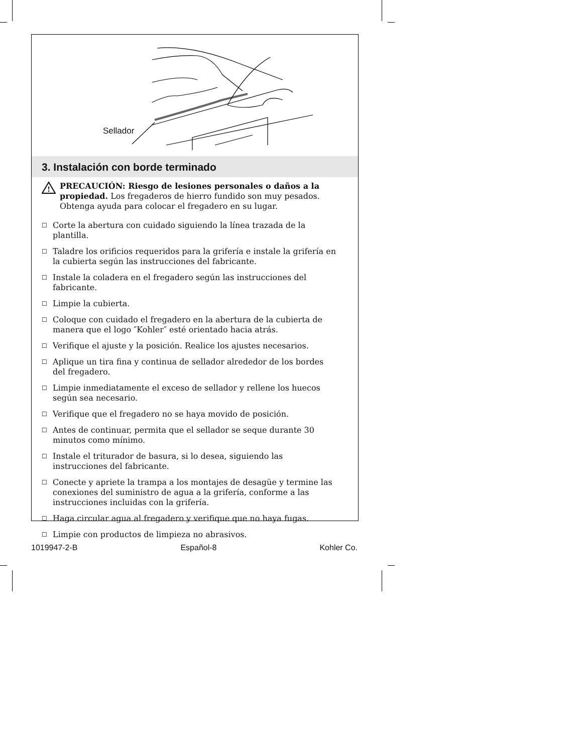Sellador
3. Instalación con borde terminado
!
PRECAUCIÓN: Riesgo de lesiones personales o daños a la propiedad. Los fregaderos de hierro fundido son muy pesados. Obtenga ayuda para colocar el fregadero en su lugar.
☐ Corte la abertura con cuidado siguiendo la línea trazada de la plantilla.
☐ Taladre los orificios requeridos para la grifería e instale la grifería en la cubierta según las instrucciones del fabricante.
☐ Instale la coladera en el fregadero según las instrucciones del fabricante.
☐ Limpie la cubierta.
☐ Coloque con cuidado el fregadero en la abertura de la cubierta de manera que el logo ″Kohler″ esté orientado hacia atrás.
☐ Verifique el ajuste y la posición. Realice los ajustes necesarios.
☐ Aplique un tira fina y continua de sellador alrededor de los bordes del fregadero.
☐ Limpie inmediatamente el exceso de sellador y rellene los huecos según sea necesario.
☐ Verifique que el fregadero no se haya movido de posición.
☐ Antes de continuar, permita que el sellador se seque durante 30 minutos como mínimo.
☐ Instale el triturador de basura, si lo desea, siguiendo las instrucciones del fabricante.
☐ Conecte y apriete la trampa a los montajes de desagüe y termine las conexiones del suministro de agua a la grifería, conforme a las instrucciones incluidas con la grifería.
☐ Haga circular agua al fregadero y verifique que no haya fugas.
☐ Limpie con productos de limpieza no abrasivos.
1019947-2-B Español-8 Kohler Co.